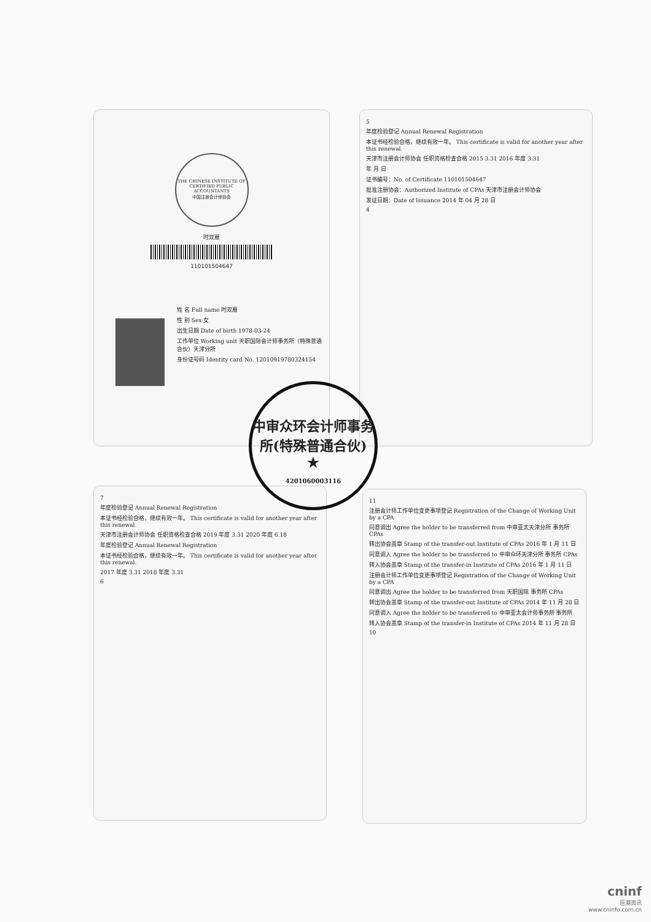THE CHINESE INSTITUTE OF CERTIFIED PUBLIC ACCOUNTANTS
中国注册会计师协会
时双雁
110101504647
姓 名 Full name 时双雁
性 别 Sex 女
出生日期 Date of birth 1978-03-24
工作单位 Working unit 天职国际会计师事务所（特殊普通合伙）天津分所
身份证号码 Identity card No. 12010919780324154
5
年度检验登记 Annual Renewal Registration
本证书经检验合格，继续有效一年。 This certificate is valid for another year after this renewal.
天津市注册会计师协会 任职资格检查合格 2015 3.31 2016 年度 3.31
年 月 日
证书编号：No. of Certificate 110101504647
批准注册协会：Authorized Institute of CPAs 天津市注册会计师协会
发证日期：Date of Issuance 2014 年 04 月 28 日
4
7
年度检验登记 Annual Renewal Registration
本证书经检验合格，继续有效一年。 This certificate is valid for another year after this renewal.
天津市注册会计师协会 任职资格检查合格 2019 年度 3.31 2020 年度 6.18
年度检验登记 Annual Renewal Registration
本证书经检验合格，继续有效一年。 This certificate is valid for another year after this renewal.
2017 年度 3.31 2018 年度 3.31
6
11
注册会计师工作单位变更事项登记 Registration of the Change of Working Unit by a CPA
同意调出 Agree the holder to be transferred from 中审亚太天津分所 事务所 CPAs
转出协会盖章 Stamp of the transfer-out Institute of CPAs 2016 年 1 月 11 日
同意调入 Agree the holder to be transferred to 中审众环天津分所 事务所 CPAs
转入协会盖章 Stamp of the transfer-in Institute of CPAs 2016 年 1 月 11 日
注册会计师工作单位变更事项登记 Registration of the Change of Working Unit by a CPA
同意调出 Agree the holder to be transferred from 天职国际 事务所 CPAs
转出协会盖章 Stamp of the transfer-out Institute of CPAs 2014 年 11 月 28 日
同意调入 Agree the holder to be transferred to 中审亚太会计师事务所 事务所
转入协会盖章 Stamp of the transfer-in Institute of CPAs 2014 年 11 月 28 日
10
中审众环会计师事务所(特殊普通合伙)
★
4201060003116
cninf
巨潮资讯
www.cninfo.com.cn